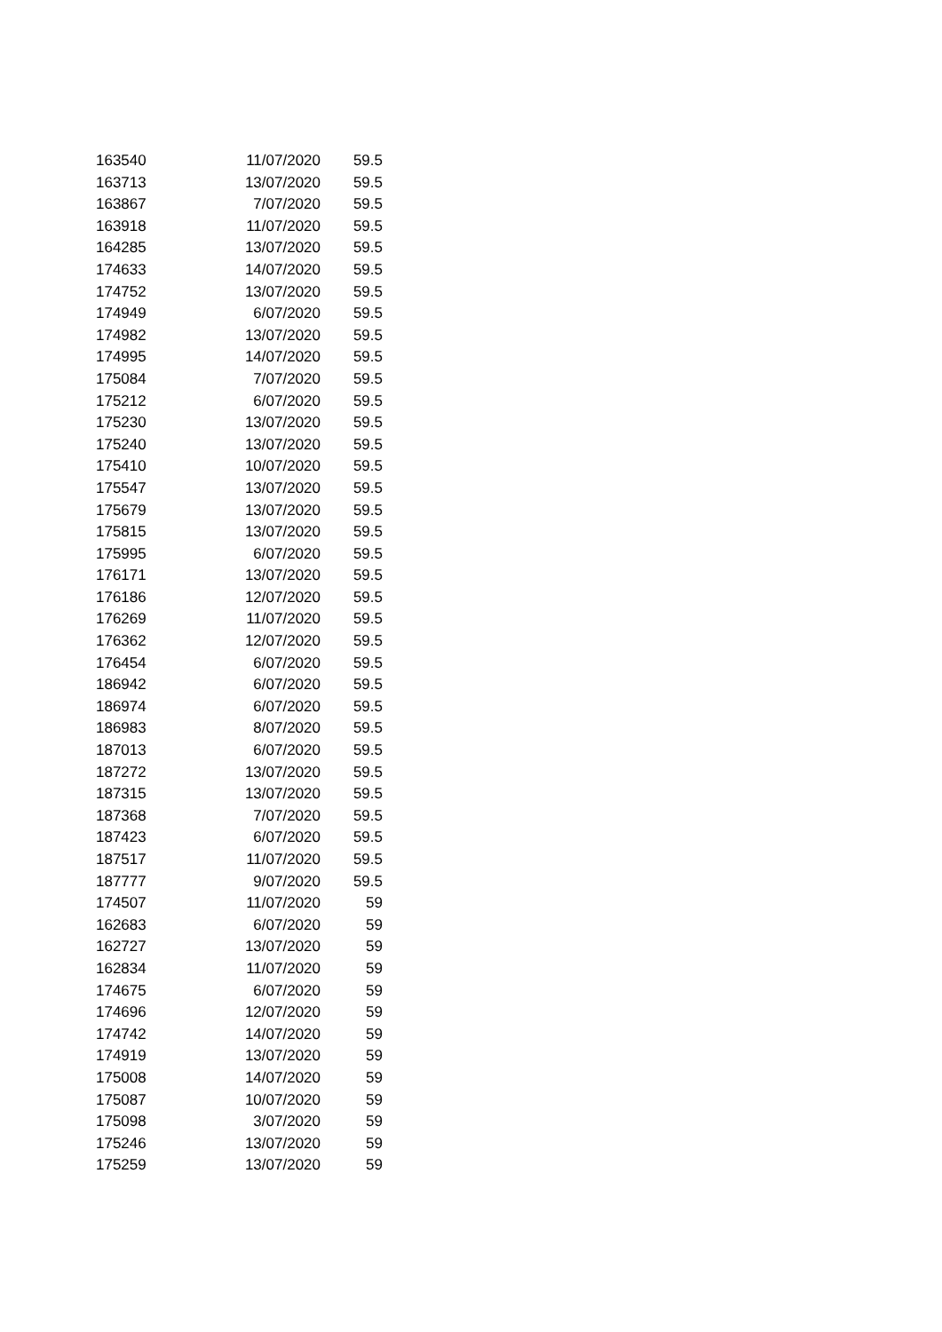| 163540 | 11/07/2020 | 59.5 |
| 163713 | 13/07/2020 | 59.5 |
| 163867 | 7/07/2020 | 59.5 |
| 163918 | 11/07/2020 | 59.5 |
| 164285 | 13/07/2020 | 59.5 |
| 174633 | 14/07/2020 | 59.5 |
| 174752 | 13/07/2020 | 59.5 |
| 174949 | 6/07/2020 | 59.5 |
| 174982 | 13/07/2020 | 59.5 |
| 174995 | 14/07/2020 | 59.5 |
| 175084 | 7/07/2020 | 59.5 |
| 175212 | 6/07/2020 | 59.5 |
| 175230 | 13/07/2020 | 59.5 |
| 175240 | 13/07/2020 | 59.5 |
| 175410 | 10/07/2020 | 59.5 |
| 175547 | 13/07/2020 | 59.5 |
| 175679 | 13/07/2020 | 59.5 |
| 175815 | 13/07/2020 | 59.5 |
| 175995 | 6/07/2020 | 59.5 |
| 176171 | 13/07/2020 | 59.5 |
| 176186 | 12/07/2020 | 59.5 |
| 176269 | 11/07/2020 | 59.5 |
| 176362 | 12/07/2020 | 59.5 |
| 176454 | 6/07/2020 | 59.5 |
| 186942 | 6/07/2020 | 59.5 |
| 186974 | 6/07/2020 | 59.5 |
| 186983 | 8/07/2020 | 59.5 |
| 187013 | 6/07/2020 | 59.5 |
| 187272 | 13/07/2020 | 59.5 |
| 187315 | 13/07/2020 | 59.5 |
| 187368 | 7/07/2020 | 59.5 |
| 187423 | 6/07/2020 | 59.5 |
| 187517 | 11/07/2020 | 59.5 |
| 187777 | 9/07/2020 | 59.5 |
| 174507 | 11/07/2020 | 59 |
| 162683 | 6/07/2020 | 59 |
| 162727 | 13/07/2020 | 59 |
| 162834 | 11/07/2020 | 59 |
| 174675 | 6/07/2020 | 59 |
| 174696 | 12/07/2020 | 59 |
| 174742 | 14/07/2020 | 59 |
| 174919 | 13/07/2020 | 59 |
| 175008 | 14/07/2020 | 59 |
| 175087 | 10/07/2020 | 59 |
| 175098 | 3/07/2020 | 59 |
| 175246 | 13/07/2020 | 59 |
| 175259 | 13/07/2020 | 59 |